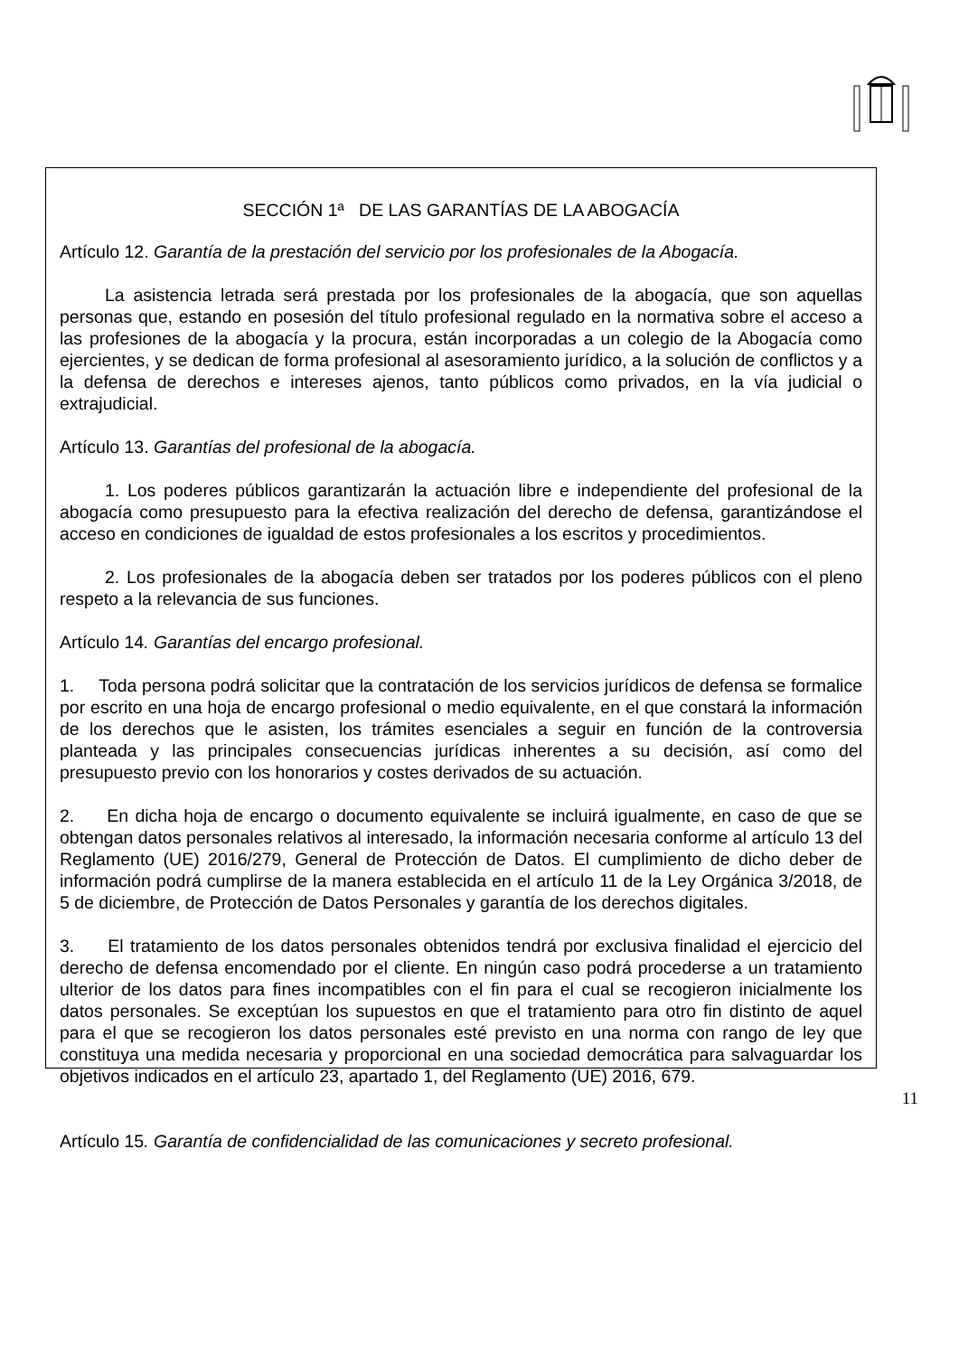SECCIÓN 1ª DE LAS GARANTÍAS DE LA ABOGACÍA
Artículo 12. Garantía de la prestación del servicio por los profesionales de la Abogacía.
La asistencia letrada será prestada por los profesionales de la abogacía, que son aquellas personas que, estando en posesión del título profesional regulado en la normativa sobre el acceso a las profesiones de la abogacía y la procura, están incorporadas a un colegio de la Abogacía como ejercientes, y se dedican de forma profesional al asesoramiento jurídico, a la solución de conflictos y a la defensa de derechos e intereses ajenos, tanto públicos como privados, en la vía judicial o extrajudicial.
Artículo 13. Garantías del profesional de la abogacía.
1. Los poderes públicos garantizarán la actuación libre e independiente del profesional de la abogacía como presupuesto para la efectiva realización del derecho de defensa, garantizándose el acceso en condiciones de igualdad de estos profesionales a los escritos y procedimientos.
2. Los profesionales de la abogacía deben ser tratados por los poderes públicos con el pleno respeto a la relevancia de sus funciones.
Artículo 14. Garantías del encargo profesional.
1. Toda persona podrá solicitar que la contratación de los servicios jurídicos de defensa se formalice por escrito en una hoja de encargo profesional o medio equivalente, en el que constará la información de los derechos que le asisten, los trámites esenciales a seguir en función de la controversia planteada y las principales consecuencias jurídicas inherentes a su decisión, así como del presupuesto previo con los honorarios y costes derivados de su actuación.
2. En dicha hoja de encargo o documento equivalente se incluirá igualmente, en caso de que se obtengan datos personales relativos al interesado, la información necesaria conforme al artículo 13 del Reglamento (UE) 2016/279, General de Protección de Datos. El cumplimiento de dicho deber de información podrá cumplirse de la manera establecida en el artículo 11 de la Ley Orgánica 3/2018, de 5 de diciembre, de Protección de Datos Personales y garantía de los derechos digitales.
3. El tratamiento de los datos personales obtenidos tendrá por exclusiva finalidad el ejercicio del derecho de defensa encomendado por el cliente. En ningún caso podrá procederse a un tratamiento ulterior de los datos para fines incompatibles con el fin para el cual se recogieron inicialmente los datos personales. Se exceptúan los supuestos en que el tratamiento para otro fin distinto de aquel para el que se recogieron los datos personales esté previsto en una norma con rango de ley que constituya una medida necesaria y proporcional en una sociedad democrática para salvaguardar los objetivos indicados en el artículo 23, apartado 1, del Reglamento (UE) 2016, 679.
Artículo 15. Garantía de confidencialidad de las comunicaciones y secreto profesional.
11